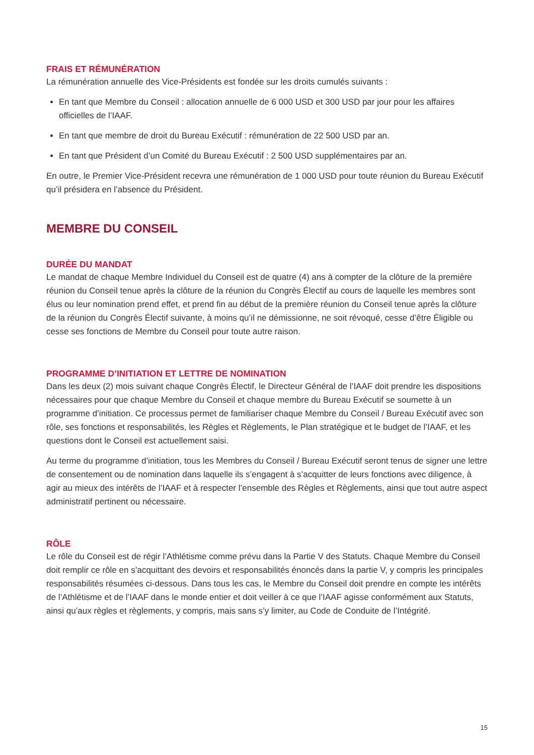FRAIS ET RÉMUNÉRATION
La rémunération annuelle des Vice-Présidents est fondée sur les droits cumulés suivants :
En tant que Membre du Conseil : allocation annuelle de 6 000 USD et 300 USD par jour pour les affaires officielles de l’IAAF.
En tant que membre de droit du Bureau Exécutif : rémunération de 22 500 USD par an.
En tant que Président d’un Comité du Bureau Exécutif : 2 500 USD supplémentaires par an.
En outre, le Premier Vice-Président recevra une rémunération de 1 000 USD pour toute réunion du Bureau Exécutif qu’il présidera en l’absence du Président.
MEMBRE DU CONSEIL
DURÉE DU MANDAT
Le mandat de chaque Membre Individuel du Conseil est de quatre (4) ans à compter de la clôture de la première réunion du Conseil tenue après la clôture de la réunion du Congrès Électif au cours de laquelle les membres sont élus ou leur nomination prend effet, et prend fin au début de la première réunion du Conseil tenue après la clôture de la réunion du Congrès Électif suivante, à moins qu’il ne démissionne, ne soit révoqué, cesse d’être Éligible ou cesse ses fonctions de Membre du Conseil pour toute autre raison.
PROGRAMME D’INITIATION ET LETTRE DE NOMINATION
Dans les deux (2) mois suivant chaque Congrès Électif, le Directeur Général de l’IAAF doit prendre les dispositions nécessaires pour que chaque Membre du Conseil et chaque membre du Bureau Exécutif se soumette à un programme d’initiation. Ce processus permet de familiariser chaque Membre du Conseil / Bureau Exécutif avec son rôle, ses fonctions et responsabilités, les Règles et Règlements, le Plan stratégique et le budget de l’IAAF, et les questions dont le Conseil est actuellement saisi.
Au terme du programme d’initiation, tous les Membres du Conseil / Bureau Exécutif seront tenus de signer une lettre de consentement ou de nomination dans laquelle ils s’engagent à s’acquitter de leurs fonctions avec diligence, à agir au mieux des intérêts de l’IAAF et à respecter l’ensemble des Règles et Règlements, ainsi que tout autre aspect administratif pertinent ou nécessaire.
RÔLE
Le rôle du Conseil est de régir l’Athlétisme comme prévu dans la Partie V des Statuts. Chaque Membre du Conseil doit remplir ce rôle en s’acquittant des devoirs et responsabilités énoncés dans la partie V, y compris les principales responsabilités résumées ci-dessous. Dans tous les cas, le Membre du Conseil doit prendre en compte les intérêts de l’Athlétisme et de l’IAAF dans le monde entier et doit veiller à ce que l’IAAF agisse conformément aux Statuts, ainsi qu’aux règles et règlements, y compris, mais sans s’y limiter, au Code de Conduite de l’Intégrité.
15